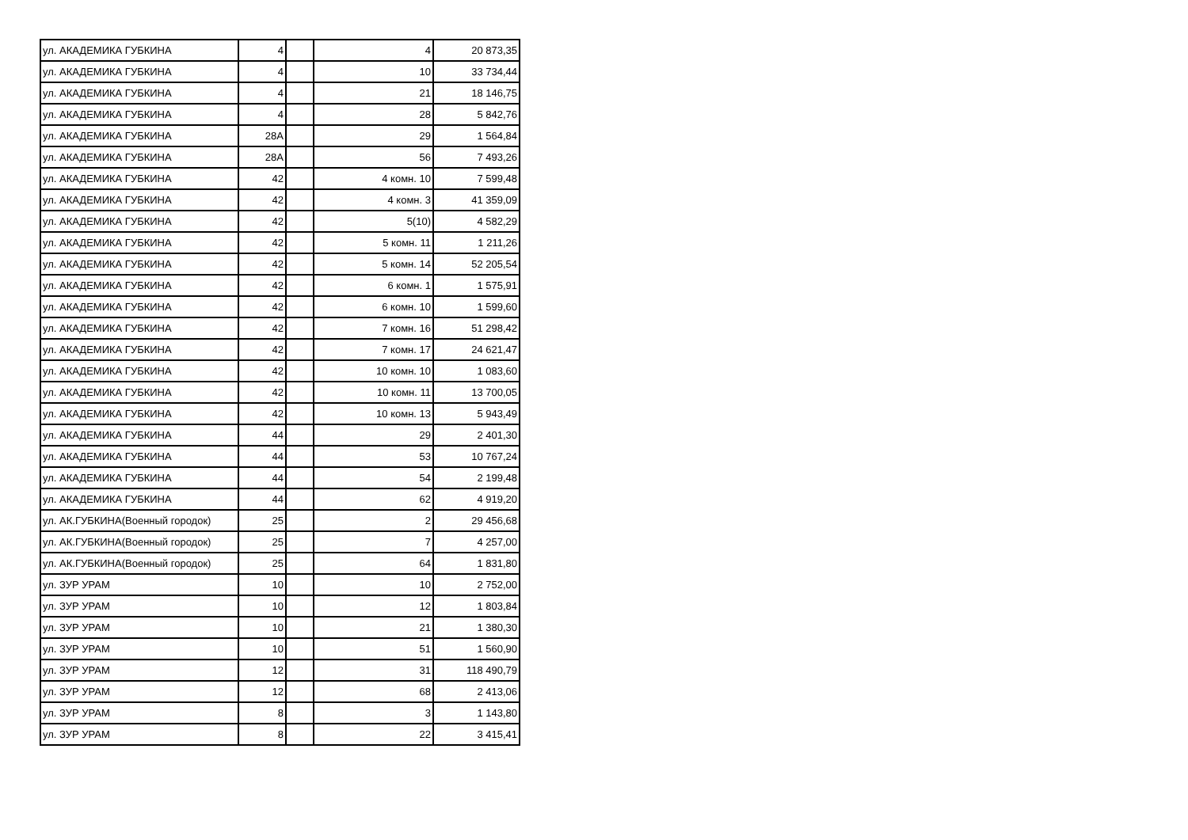| ул. АКАДЕМИКА ГУБКИНА | 4 | | 4 | 20 873,35 |
| ул. АКАДЕМИКА ГУБКИНА | 4 | | 10 | 33 734,44 |
| ул. АКАДЕМИКА ГУБКИНА | 4 | | 21 | 18 146,75 |
| ул. АКАДЕМИКА ГУБКИНА | 4 | | 28 | 5 842,76 |
| ул. АКАДЕМИКА ГУБКИНА | 28А | | 29 | 1 564,84 |
| ул. АКАДЕМИКА ГУБКИНА | 28А | | 56 | 7 493,26 |
| ул. АКАДЕМИКА ГУБКИНА | 42 | | 4 комн. 10 | 7 599,48 |
| ул. АКАДЕМИКА ГУБКИНА | 42 | | 4 комн. 3 | 41 359,09 |
| ул. АКАДЕМИКА ГУБКИНА | 42 | | 5(10) | 4 582,29 |
| ул. АКАДЕМИКА ГУБКИНА | 42 | | 5 комн. 11 | 1 211,26 |
| ул. АКАДЕМИКА ГУБКИНА | 42 | | 5 комн. 14 | 52 205,54 |
| ул. АКАДЕМИКА ГУБКИНА | 42 | | 6 комн. 1 | 1 575,91 |
| ул. АКАДЕМИКА ГУБКИНА | 42 | | 6 комн. 10 | 1 599,60 |
| ул. АКАДЕМИКА ГУБКИНА | 42 | | 7 комн. 16 | 51 298,42 |
| ул. АКАДЕМИКА ГУБКИНА | 42 | | 7 комн. 17 | 24 621,47 |
| ул. АКАДЕМИКА ГУБКИНА | 42 | | 10 комн. 10 | 1 083,60 |
| ул. АКАДЕМИКА ГУБКИНА | 42 | | 10 комн. 11 | 13 700,05 |
| ул. АКАДЕМИКА ГУБКИНА | 42 | | 10 комн. 13 | 5 943,49 |
| ул. АКАДЕМИКА ГУБКИНА | 44 | | 29 | 2 401,30 |
| ул. АКАДЕМИКА ГУБКИНА | 44 | | 53 | 10 767,24 |
| ул. АКАДЕМИКА ГУБКИНА | 44 | | 54 | 2 199,48 |
| ул. АКАДЕМИКА ГУБКИНА | 44 | | 62 | 4 919,20 |
| ул. АК.ГУБКИНА(Военный городок) | 25 | | 2 | 29 456,68 |
| ул. АК.ГУБКИНА(Военный городок) | 25 | | 7 | 4 257,00 |
| ул. АК.ГУБКИНА(Военный городок) | 25 | | 64 | 1 831,80 |
| ул. ЗУР УРАМ | 10 | | 10 | 2 752,00 |
| ул. ЗУР УРАМ | 10 | | 12 | 1 803,84 |
| ул. ЗУР УРАМ | 10 | | 21 | 1 380,30 |
| ул. ЗУР УРАМ | 10 | | 51 | 1 560,90 |
| ул. ЗУР УРАМ | 12 | | 31 | 118 490,79 |
| ул. ЗУР УРАМ | 12 | | 68 | 2 413,06 |
| ул. ЗУР УРАМ | 8 | | 3 | 1 143,80 |
| ул. ЗУР УРАМ | 8 | | 22 | 3 415,41 |